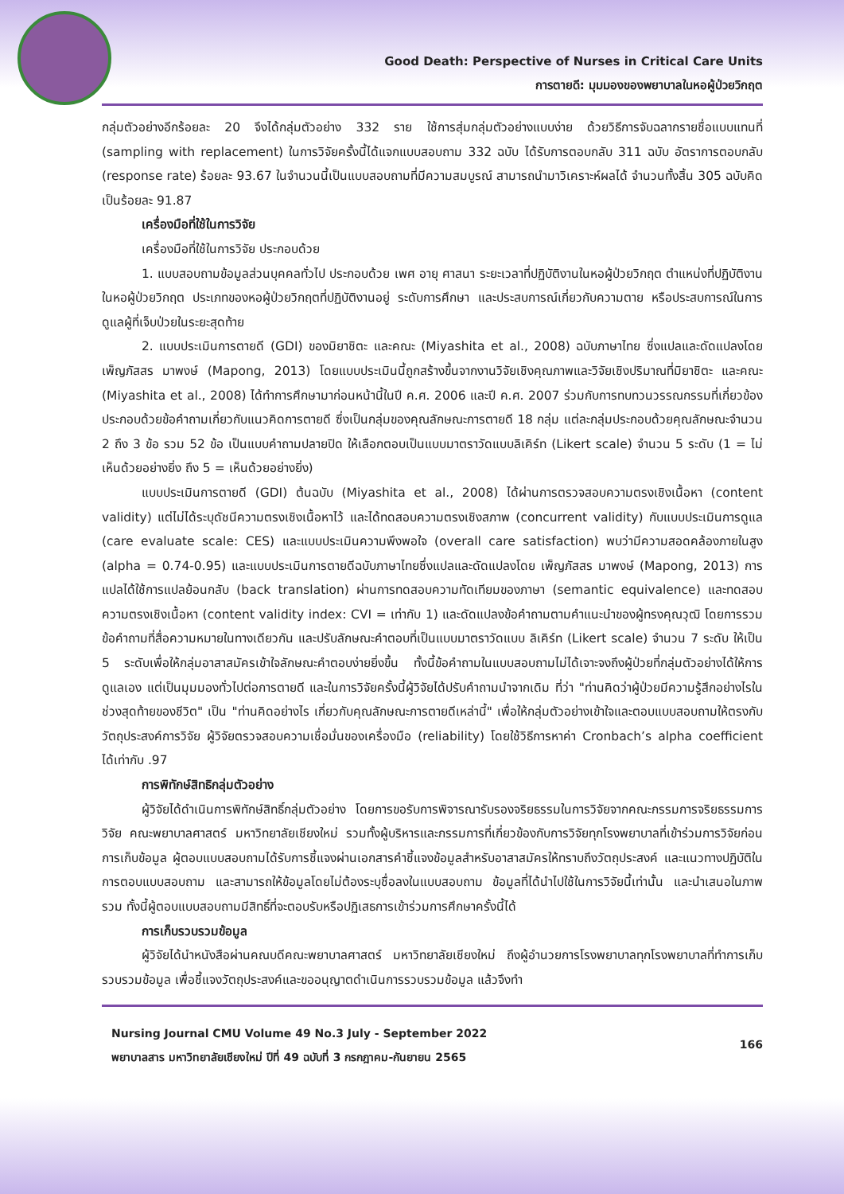Good Death: Perspective of Nurses in Critical Care Units
การตายดี: มุมมองของพยาบาลในหอผู้ป่วยวิกฤต
กลุ่มตัวอย่างอีกร้อยละ 20 จึงได้กลุ่มตัวอย่าง 332 ราย ใช้การสุ่มกลุ่มตัวอย่างแบบง่าย ด้วยวิธีการจับฉลากรายชื่อแบบแทนที่ (sampling with replacement) ในการวิจัยครั้งนี้ได้แจกแบบสอบถาม 332 ฉบับ ได้รับการตอบกลับ 311 ฉบับ อัตราการตอบกลับ (response rate) ร้อยละ 93.67 ในจำนวนนี้เป็นแบบสอบถามที่มีความสมบูรณ์ สามารถนำมาวิเคราะห์ผลได้ จำนวนทั้งสิ้น 305 ฉบับคิดเป็นร้อยละ 91.87
เครื่องมือที่ใช้ในการวิจัย
เครื่องมือที่ใช้ในการวิจัย ประกอบด้วย
1. แบบสอบถามข้อมูลส่วนบุคคลทั่วไป ประกอบด้วย เพศ อายุ ศาสนา ระยะเวลาที่ปฏิบัติงานในหอผู้ป่วยวิกฤต ตำแหน่งที่ปฏิบัติงานในหอผู้ป่วยวิกฤต ประเภทของหอผู้ป่วยวิกฤตที่ปฏิบัติงานอยู่ ระดับการศึกษา และประสบการณ์เกี่ยวกับความตาย หรือประสบการณ์ในการดูแลผู้ที่เจ็บป่วยในระยะสุดท้าย
2. แบบประเมินการตายดี (GDI) ของมิยาชิตะ และคณะ (Miyashita et al., 2008) ฉบับภาษาไทย ซึ่งแปลและดัดแปลงโดย เพ็ญภัสสร มาพงษ์ (Mapong, 2013) โดยแบบประเมินนี้ถูกสร้างขึ้นจากงานวิจัยเชิงคุณภาพและวิจัยเชิงปริมาณที่มิยาชิตะ และคณะ (Miyashita et al., 2008) ได้ทำการศึกษามาก่อนหน้านี้ในปี ค.ศ. 2006 และปี ค.ศ. 2007 ร่วมกับการทบทวนวรรณกรรมที่เกี่ยวข้อง ประกอบด้วยข้อคำถามเกี่ยวกับแนวคิดการตายดี ซึ่งเป็นกลุ่มของคุณลักษณะการตายดี 18 กลุ่ม แต่ละกลุ่มประกอบด้วยคุณลักษณะจำนวน 2 ถึง 3 ข้อ รวม 52 ข้อ เป็นแบบคำถามปลายปิด ให้เลือกตอบเป็นแบบมาตราวัดแบบลิเคิร์ท (Likert scale) จำนวน 5 ระดับ (1 = ไม่เห็นด้วยอย่างยิ่ง ถึง 5 = เห็นด้วยอย่างยิ่ง)
แบบประเมินการตายดี (GDI) ต้นฉบับ (Miyashita et al., 2008) ได้ผ่านการตรวจสอบความตรงเชิงเนื้อหา (content validity) แต่ไม่ได้ระบุดัชนีความตรงเชิงเนื้อหาไว้ และได้ทดสอบความตรงเชิงสภาพ (concurrent validity) กับแบบประเมินการดูแล (care evaluate scale: CES) และแบบประเมินความพึงพอใจ (overall care satisfaction) พบว่ามีความสอดคล้องภายในสูง (alpha = 0.74-0.95) และแบบประเมินการตายดีฉบับภาษาไทยซึ่งแปลและดัดแปลงโดย เพ็ญภัสสร มาพงษ์ (Mapong, 2013) การแปลได้ใช้การแปลย้อนกลับ (back translation) ผ่านการทดสอบความทัดเทียมของภาษา (semantic equivalence) และทดสอบความตรงเชิงเนื้อหา (content validity index: CVI = เท่ากับ 1) และดัดแปลงข้อคำถามตามคำแนะนำของผู้ทรงคุณวุฒิ โดยการรวมข้อคำถามที่สื่อความหมายในทางเดียวกัน และปรับลักษณะคำตอบที่เป็นแบบมาตราวัดแบบ ลิเคิร์ท (Likert scale) จำนวน 7 ระดับ ให้เป็น 5 ระดับเพื่อให้กลุ่มอาสาสมัครเข้าใจลักษณะคำตอบง่ายยิ่งขึ้น ทั้งนี้ข้อคำถามในแบบสอบถามไม่ได้เจาะจงถึงผู้ป่วยที่กลุ่มตัวอย่างได้ให้การดูแลเอง แต่เป็นมุมมองทั่วไปต่อการตายดี และในการวิจัยครั้งนี้ผู้วิจัยได้ปรับคำถามนำจากเดิม ที่ว่า "ท่านคิดว่าผู้ป่วยมีความรู้สึกอย่างไรในช่วงสุดท้ายของชีวิต" เป็น "ท่านคิดอย่างไร เกี่ยวกับคุณลักษณะการตายดีเหล่านี้" เพื่อให้กลุ่มตัวอย่างเข้าใจและตอบแบบสอบถามให้ตรงกับวัตถุประสงค์การวิจัย ผู้วิจัยตรวจสอบความเชื่อมั่นของเครื่องมือ (reliability) โดยใช้วิธีการหาค่า Cronbach’s alpha coefficient ได้เท่ากับ .97
การพิทักษ์สิทธิกลุ่มตัวอย่าง
ผู้วิจัยได้ดำเนินการพิทักษ์สิทธิ์กลุ่มตัวอย่าง โดยการขอรับการพิจารณารับรองจริยธรรมในการวิจัยจากคณะกรรมการจริยธรรมการวิจัย คณะพยาบาลศาสตร์ มหาวิทยาลัยเชียงใหม่ รวมทั้งผู้บริหารและกรรมการที่เกี่ยวข้องกับการวิจัยทุกโรงพยาบาลที่เข้าร่วมการวิจัยก่อนการเก็บข้อมูล ผู้ตอบแบบสอบถามได้รับการชี้แจงผ่านเอกสารคำชี้แจงข้อมูลสำหรับอาสาสมัครให้ทราบถึงวัตถุประสงค์ และแนวทางปฏิบัติในการตอบแบบสอบถาม และสามารถให้ข้อมูลโดยไม่ต้องระบุชื่อลงในแบบสอบถาม ข้อมูลที่ได้นำไปใช้ในการวิจัยนี้เท่านั้น และนำเสนอในภาพรวม ทั้งนี้ผู้ตอบแบบสอบถามมีสิทธิ์ที่จะตอบรับหรือปฏิเสธการเข้าร่วมการศึกษาครั้งนี้ได้
การเก็บรวบรวมข้อมูล
ผู้วิจัยได้นำหนังสือผ่านคณบดีคณะพยาบาลศาสตร์ มหาวิทยาลัยเชียงใหม่ ถึงผู้อำนวยการโรงพยาบาลทุกโรงพยาบาลที่ทำการเก็บรวบรวมข้อมูล เพื่อชี้แจงวัตถุประสงค์และขออนุญาตดำเนินการรวบรวมข้อมูล แล้วจึงทำ
Nursing Journal CMU Volume 49 No.3 July - September 2022
พยาบาลสาร มหาวิทยาลัยเชียงใหม่ ปีที่ 49 ฉบับที่ 3 กรกฎาคม-กันยายน 2565
166